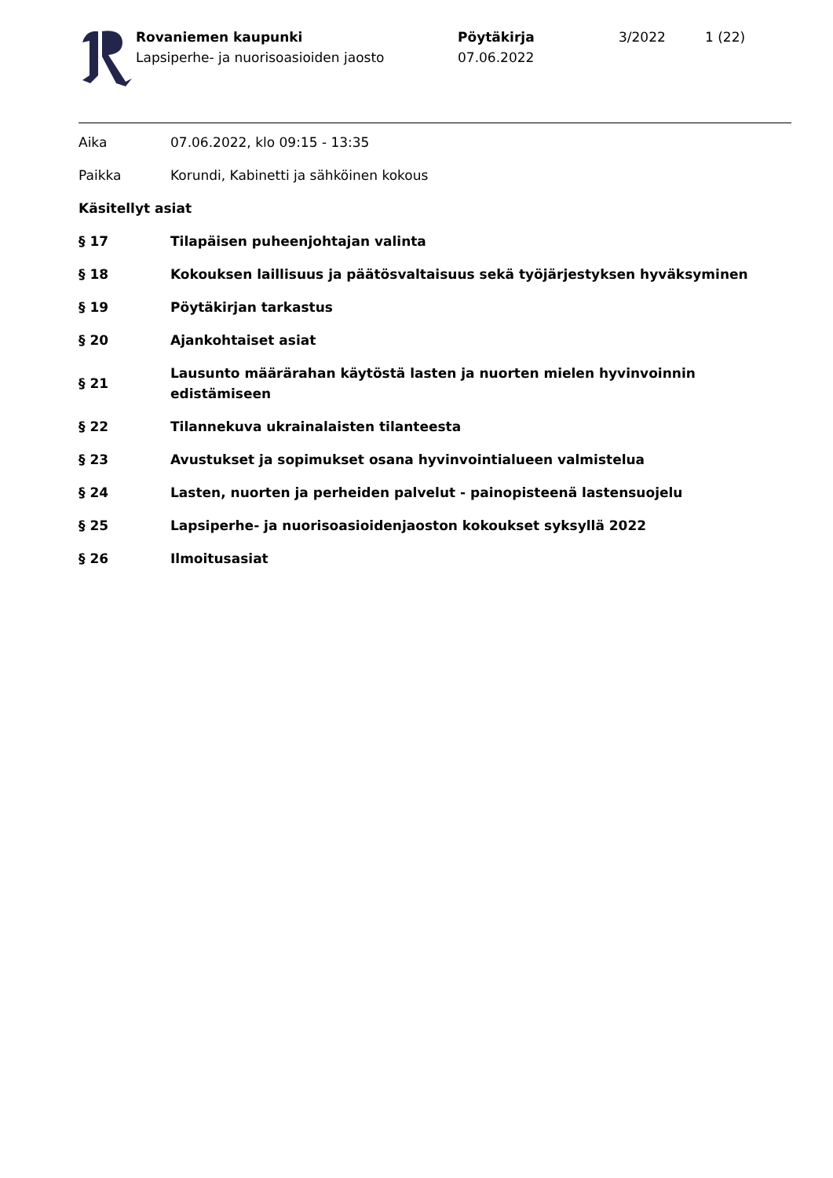Rovaniemen kaupunki
Lapsiperhe- ja nuorisoasioiden jaosto
Pöytäkirja
07.06.2022
3/2022 1 (22)
Aika 07.06.2022, klo 09:15 - 13:35
Paikka Korundi, Kabinetti ja sähköinen kokous
Käsitellyt asiat
§ 17 Tilapäisen puheenjohtajan valinta
§ 18 Kokouksen laillisuus ja päätösvaltaisuus sekä työjärjestyksen hyväksyminen
§ 19 Pöytäkirjan tarkastus
§ 20 Ajankohtaiset asiat
§ 21
Lausunto määrärahan käytöstä lasten ja nuorten mielen hyvinvoinnin edistämiseen
§ 22 Tilannekuva ukrainalaisten tilanteesta
§ 23 Avustukset ja sopimukset osana hyvinvointialueen valmistelua
§ 24 Lasten, nuorten ja perheiden palvelut - painopisteenä lastensuojelu
§ 25 Lapsiperhe- ja nuorisoasioidenjaoston kokoukset syksyllä 2022
§ 26 Ilmoitusasiat